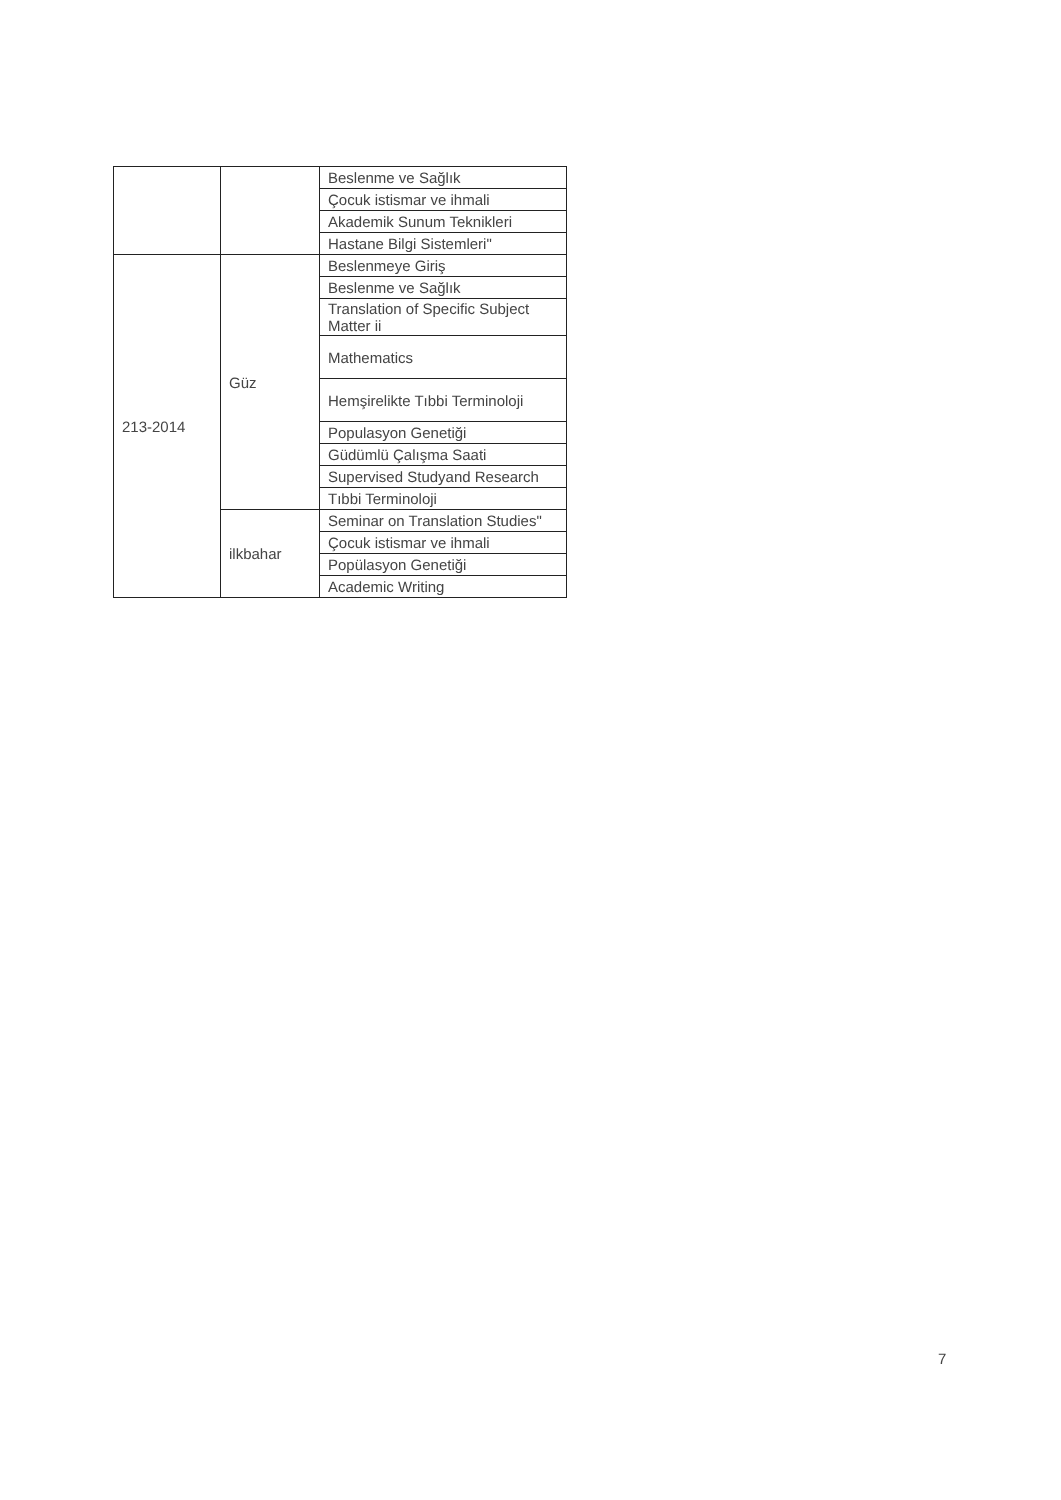| | | Beslenme ve Sağlık |
| | | Çocuk istismar ve ihmali |
| | | Akademik Sunum Teknikleri |
| | | Hastane Bilgi Sistemleri" |
| 213-2014 | Güz | Beslenmeye Giriş |
| | | Beslenme ve Sağlık |
| | | Translation of Specific Subject Matter ii |
| | | Mathematics |
| | | Hemşirelikte Tıbbi Terminoloji |
| | | Populasyon Genetiği |
| | | Güdümlü Çalışma Saati |
| | | Supervised Studyand Research |
| | | Tıbbi Terminoloji |
| | ilkbahar | Seminar on Translation Studies" |
| | | Çocuk istismar ve ihmali |
| | | Popülasyon Genetiği |
| | | Academic Writing |
7